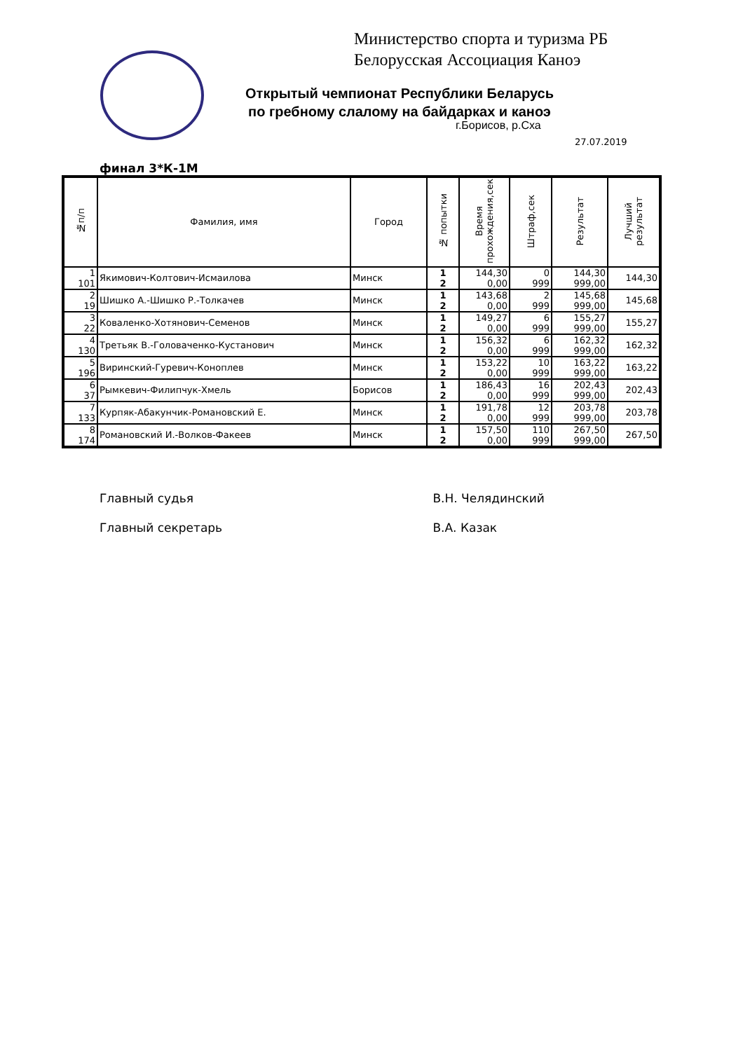Министерство спорта и туризма РБ
Белорусская Ассоциация Каноэ
Открытый чемпионат Республики Беларусь
по гребному слалому на байдарках и каноэ
г.Борисов, р.Сха
27.07.2019
финал 3*К-1М
| №п/п | Фамилия, имя | Город | № попытки | Время прохождения,сек | Штраф,сек | Результат | Лучший результат |
| --- | --- | --- | --- | --- | --- | --- | --- |
| 1 | Якимович-Колтович-Исмаилова | Минск | 1 | 144,30 | 0 | 144,30 | 144,30 |
| 101 | | | 2 | 0,00 | 999 | 999,00 | |
| 2 | Шишко А.-Шишко Р.-Толкачев | Минск | 1 | 143,68 | 2 | 145,68 | 145,68 |
| 19 | | | 2 | 0,00 | 999 | 999,00 | |
| 3 | Коваленко-Хотянович-Семенов | Минск | 1 | 149,27 | 6 | 155,27 | 155,27 |
| 22 | | | 2 | 0,00 | 999 | 999,00 | |
| 4 | Третьяк В.-Головаченко-Кустанович | Минск | 1 | 156,32 | 6 | 162,32 | 162,32 |
| 130 | | | 2 | 0,00 | 999 | 999,00 | |
| 5 | Виринский-Гуревич-Коноплев | Минск | 1 | 153,22 | 10 | 163,22 | 163,22 |
| 196 | | | 2 | 0,00 | 999 | 999,00 | |
| 6 | Рымкевич-Филипчук-Хмель | Борисов | 1 | 186,43 | 16 | 202,43 | 202,43 |
| 37 | | | 2 | 0,00 | 999 | 999,00 | |
| 7 | Курпяк-Абакунчик-Романовский Е. | Минск | 1 | 191,78 | 12 | 203,78 | 203,78 |
| 133 | | | 2 | 0,00 | 999 | 999,00 | |
| 8 | Романовский И.-Волков-Факеев | Минск | 1 | 157,50 | 110 | 267,50 | 267,50 |
| 174 | | | 2 | 0,00 | 999 | 999,00 | |
Главный судья В.Н. Челядинский
Главный секретарь В.А. Казак